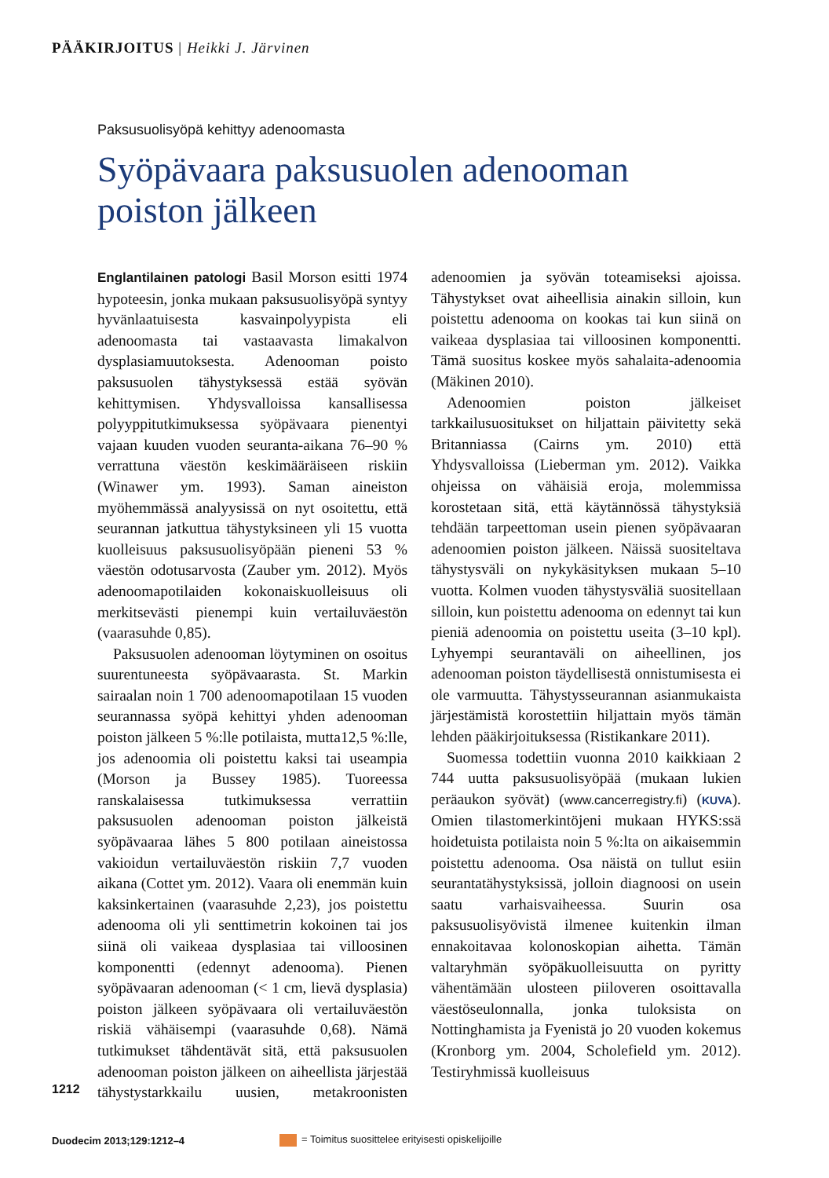PÄÄKIRJOITUS | Heikki J. Järvinen
Paksusuolisyöpä kehittyy adenoomasta
Syöpävaara paksusuolen adenooman
poiston jälkeen
Englantilainen patologi Basil Morson esitti 1974 hypoteesin, jonka mukaan paksusuolisyöpä syntyy hyvänlaatuisesta kasvainpolyypista eli adenoomasta tai vastaavasta limakalvon dysplasiamuutoksesta. Adenooman poisto paksusuolen tähystyksessä estää syövän kehittymisen. Yhdysvalloissa kansallisessa polyyppitutkimuksessa syöpävaara pienentyi vajaan kuuden vuoden seuranta-aikana 76–90 % verrattuna väestön keskimääräiseen riskiin (Winawer ym. 1993). Saman aineiston myöhemmässä analyysissä on nyt osoitettu, että seurannan jatkuttua tähystyksineen yli 15 vuotta kuolleisuus paksusuolisyöpään pieneni 53 % väestön odotusarvosta (Zauber ym. 2012). Myös adenoomapotilaiden kokonaiskuolleisuus oli merkitsevästi pienempi kuin vertailuväestön (vaarasuhde 0,85).
Paksusuolen adenooman löytyminen on osoitus suurentuneesta syöpävaarasta. St. Markin sairaalan noin 1 700 adenoomapotilaan 15 vuoden seurannassa syöpä kehittyi yhden adenooman poiston jälkeen 5 %:lle potilaista, mutta12,5 %:lle, jos adenoomia oli poistettu kaksi tai useampia (Morson ja Bussey 1985). Tuoreessa ranskalaisessa tutkimuksessa verrattiin paksusuolen adenooman poiston jälkeistä syöpävaaraa lähes 5 800 potilaan aineistossa vakioidun vertailuväestön riskiin 7,7 vuoden aikana (Cottet ym. 2012). Vaara oli enemmän kuin kaksinkertainen (vaarasuhde 2,23), jos poistettu adenooma oli yli senttimetrin kokoinen tai jos siinä oli vaikeaa dysplasiaa tai villoosinen komponentti (edennyt adenooma). Pienen syöpävaaran adenooman (< 1 cm, lievä dysplasia) poiston jälkeen syöpävaara oli vertailuväestön riskiä vähäisempi (vaarasuhde 0,68). Nämä tutkimukset tähdentävät sitä, että paksusuolen adenooman poiston jälkeen on aiheellista järjestää tähystystarkkailu uusien, metakroonisten adenoomien ja syövän toteamiseksi ajoissa. Tähystykset ovat aiheellisia ainakin silloin, kun poistettu adenooma on kookas tai kun siinä on vaikeaa dysplasiaa tai villoosinen komponentti. Tämä suositus koskee myös sahalaita-adenoomia (Mäkinen 2010).
Adenoomien poiston jälkeiset tarkkailusuositukset on hiljattain päivitetty sekä Britanniassa (Cairns ym. 2010) että Yhdysvalloissa (Lieberman ym. 2012). Vaikka ohjeissa on vähäisiä eroja, molemmissa korostetaan sitä, että käytännössä tähystyksiä tehdään tarpeettoman usein pienen syöpävaaran adenoomien poiston jälkeen. Näissä suositeltava tähystysväli on nykykäsityksen mukaan 5–10 vuotta. Kolmen vuoden tähystysväliä suositellaan silloin, kun poistettu adenooma on edennyt tai kun pieniä adenoomia on poistettu useita (3–10 kpl). Lyhyempi seurantaväli on aiheellinen, jos adenooman poiston täydellisestä onnistumisesta ei ole varmuutta. Tähystysseurannan asianmukaista järjestämistä korostettiin hiljattain myös tämän lehden pääkirjoituksessa (Ristikankare 2011).
Suomessa todettiin vuonna 2010 kaikkiaan 2 744 uutta paksusuolisyöpää (mukaan lukien peräaukon syövät) (www.cancerregistry.fi) (KUVA). Omien tilastomerkintöjeni mukaan HYKS:ssä hoidetuista potilaista noin 5 %:lta on aikaisemmin poistettu adenooma. Osa näistä on tullut esiin seurantatähystyksissä, jolloin diagnoosi on usein saatu varhaisvaiheessa. Suurin osa paksusuolisyövistä ilmenee kuitenkin ilman ennakoitavaa kolonoskopian aihetta. Tämän valtaryhmän syöpäkuolleisuutta on pyritty vähentämään ulosteen piiloveren osoittavalla väestöseulonnalla, jonka tuloksista on Nottinghamista ja Fyenistä jo 20 vuoden kokemus (Kronborg ym. 2004, Scholefield ym. 2012). Testiryhmissä kuolleisuus
1212
Duodecim 2013;129:1212–4
= Toimitus suosittelee erityisesti opiskelijoille